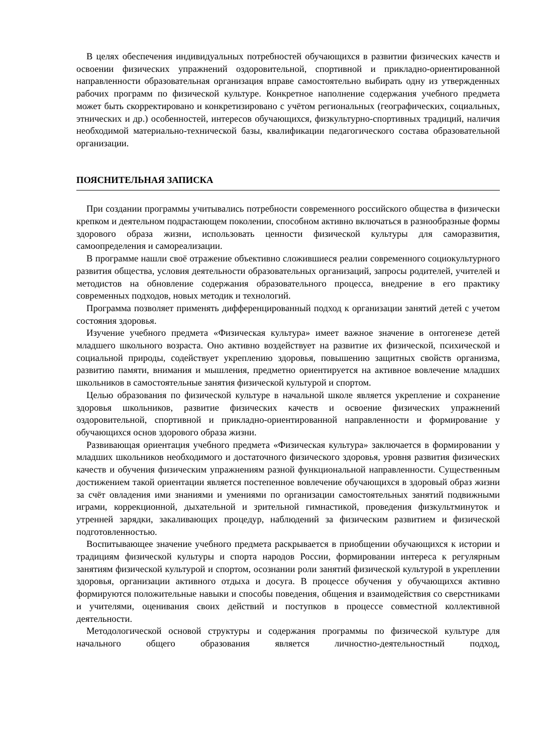В целях обеспечения индивидуальных потребностей обучающихся в развитии физических качеств и освоении физических упражнений оздоровительной, спортивной и прикладно-ориентированной направленности образовательная организация вправе самостоятельно выбирать одну из утвержденных рабочих программ по физической культуре. Конкретное наполнение содержания учебного предмета может быть скорректировано и конкретизировано с учётом региональных (географических, социальных, этнических и др.) особенностей, интересов обучающихся, физкультурно-спортивных традиций, наличия необходимой материально-технической базы, квалификации педагогического состава образовательной организации.
ПОЯСНИТЕЛЬНАЯ ЗАПИСКА
При создании программы учитывались потребности современного российского общества в физически крепком и деятельном подрастающем поколении, способном активно включаться в разнообразные формы здорового образа жизни, использовать ценности физической культуры для саморазвития, самоопределения и самореализации.
В программе нашли своё отражение объективно сложившиеся реалии современного социокультурного развития общества, условия деятельности образовательных организаций, запросы родителей, учителей и методистов на обновление содержания образовательного процесса, внедрение в его практику современных подходов, новых методик и технологий.
Программа позволяет применять дифференцированный подход к организации занятий детей с учетом состояния здоровья.
Изучение учебного предмета «Физическая культура» имеет важное значение в онтогенезе детей младшего школьного возраста. Оно активно воздействует на развитие их физической, психической и социальной природы, содействует укреплению здоровья, повышению защитных свойств организма, развитию памяти, внимания и мышления, предметно ориентируется на активное вовлечение младших школьников в самостоятельные занятия физической культурой и спортом.
Целью образования по физической культуре в начальной школе является укрепление и сохранение здоровья школьников, развитие физических качеств и освоение физических упражнений оздоровительной, спортивной и прикладно-ориентированной направленности и формирование у обучающихся основ здорового образа жизни.
Развивающая ориентация учебного предмета «Физическая культура» заключается в формировании у младших школьников необходимого и достаточного физического здоровья, уровня развития физических качеств и обучения физическим упражнениям разной функциональной направленности. Существенным достижением такой ориентации является постепенное вовлечение обучающихся в здоровый образ жизни за счёт овладения ими знаниями и умениями по организации самостоятельных занятий подвижными играми, коррекционной, дыхательной и зрительной гимнастикой, проведения физкультминуток и утренней зарядки, закаливающих процедур, наблюдений за физическим развитием и физической подготовленностью.
Воспитывающее значение учебного предмета раскрывается в приобщении обучающихся к истории и традициям физической культуры и спорта народов России, формировании интереса к регулярным занятиям физической культурой и спортом, осознании роли занятий физической культурой в укреплении здоровья, организации активного отдыха и досуга. В процессе обучения у обучающихся активно формируются положительные навыки и способы поведения, общения и взаимодействия со сверстниками и учителями, оценивания своих действий и поступков в процессе совместной коллективной деятельности.
Методологической основой структуры и содержания программы по физической культуре для начального общего образования является личностно-деятельностный подход,